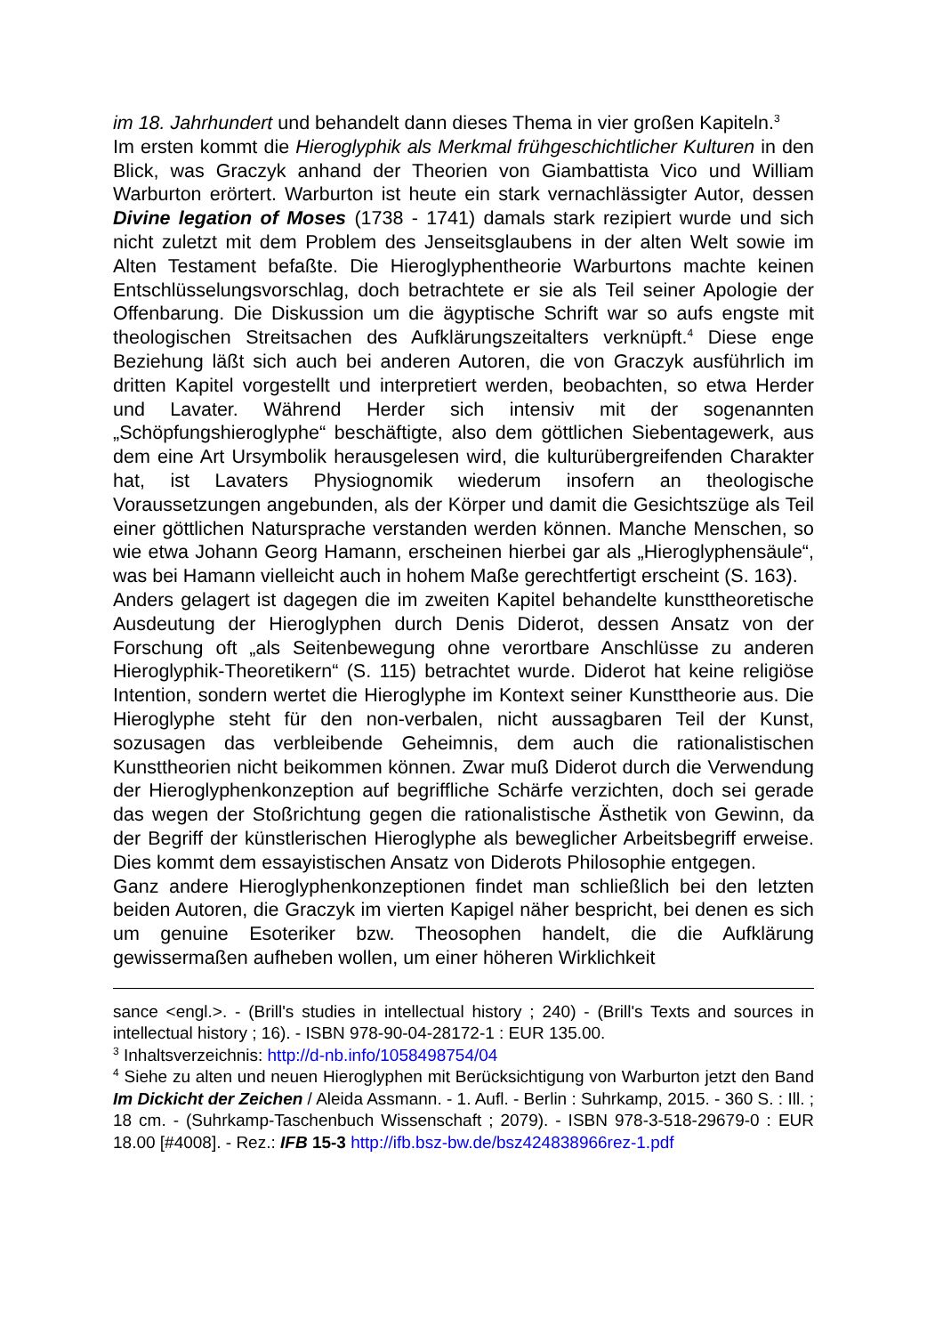im 18. Jahrhundert und behandelt dann dieses Thema in vier großen Kapiteln.<sup>3</sup>
Im ersten kommt die Hieroglyphik als Merkmal frühgeschichtlicher Kulturen in den Blick, was Graczyk anhand der Theorien von Giambattista Vico und William Warburton erörtert. Warburton ist heute ein stark vernachlässigter Autor, dessen Divine legation of Moses (1738 - 1741) damals stark rezipiert wurde und sich nicht zuletzt mit dem Problem des Jenseitsglaubens in der alten Welt sowie im Alten Testament befaßte. Die Hieroglyphentheorie Warburtons machte keinen Entschlüsselungsvorschlag, doch betrachtete er sie als Teil seiner Apologie der Offenbarung. Die Diskussion um die ägyptische Schrift war so aufs engste mit theologischen Streitsachen des Aufklärungszeitalters verknüpft.<sup>4</sup> Diese enge Beziehung läßt sich auch bei anderen Autoren, die von Graczyk ausführlich im dritten Kapitel vorgestellt und interpretiert werden, beobachten, so etwa Herder und Lavater. Während Herder sich intensiv mit der sogenannten „Schöpfungshieroglyphe“ beschäftigte, also dem göttlichen Siebentagewerk, aus dem eine Art Ursymbolik herausgelesen wird, die kulturübergreifenden Charakter hat, ist Lavaters Physiognomik wiederum insofern an theologische Voraussetzungen angebunden, als der Körper und damit die Gesichtszüge als Teil einer göttlichen Natursprache verstanden werden können. Manche Menschen, so wie etwa Johann Georg Hamann, erscheinen hierbei gar als „Hieroglyphensäule“, was bei Hamann vielleicht auch in hohem Maße gerechtfertigt erscheint (S. 163).
Anders gelagert ist dagegen die im zweiten Kapitel behandelte kunsttheoretische Ausdeutung der Hieroglyphen durch Denis Diderot, dessen Ansatz von der Forschung oft „als Seitenbewegung ohne verortbare Anschlüsse zu anderen Hieroglyphik-Theoretikern“ (S. 115) betrachtet wurde. Diderot hat keine religiöse Intention, sondern wertet die Hieroglyphe im Kontext seiner Kunsttheorie aus. Die Hieroglyphe steht für den non-verbalen, nicht aussagbaren Teil der Kunst, sozusagen das verbleibende Geheimnis, dem auch die rationalistischen Kunsttheorien nicht beikommen können. Zwar muß Diderot durch die Verwendung der Hieroglyphenkonzeption auf begriffliche Schärfe verzichten, doch sei gerade das wegen der Stoßrichtung gegen die rationalistische Ästhetik von Gewinn, da der Begriff der künstlerischen Hieroglyphe als beweglicher Arbeitsbegriff erweise. Dies kommt dem essayistischen Ansatz von Diderots Philosophie entgegen.
Ganz andere Hieroglyphenkonzeptionen findet man schließlich bei den letzten beiden Autoren, die Graczyk im vierten Kapigel näher bespricht, bei denen es sich um genuine Esoteriker bzw. Theosophen handelt, die die Aufklärung gewissermaßen aufheben wollen, um einer höheren Wirklichkeit
sance <engl.>. - (Brill's studies in intellectual history ; 240) - (Brill's Texts and sources in intellectual history ; 16). - ISBN 978-90-04-28172-1 : EUR 135.00.
<sup>3</sup> Inhaltsverzeichnis: http://d-nb.info/1058498754/04
<sup>4</sup> Siehe zu alten und neuen Hieroglyphen mit Berücksichtigung von Warburton jetzt den Band Im Dickicht der Zeichen / Aleida Assmann. - 1. Aufl. - Berlin : Suhrkamp, 2015. - 360 S. : Ill. ; 18 cm. - (Suhrkamp-Taschenbuch Wissenschaft ; 2079). - ISBN 978-3-518-29679-0 : EUR 18.00 [#4008]. - Rez.: IFB 15-3 http://ifb.bsz-bw.de/bsz424838966rez-1.pdf